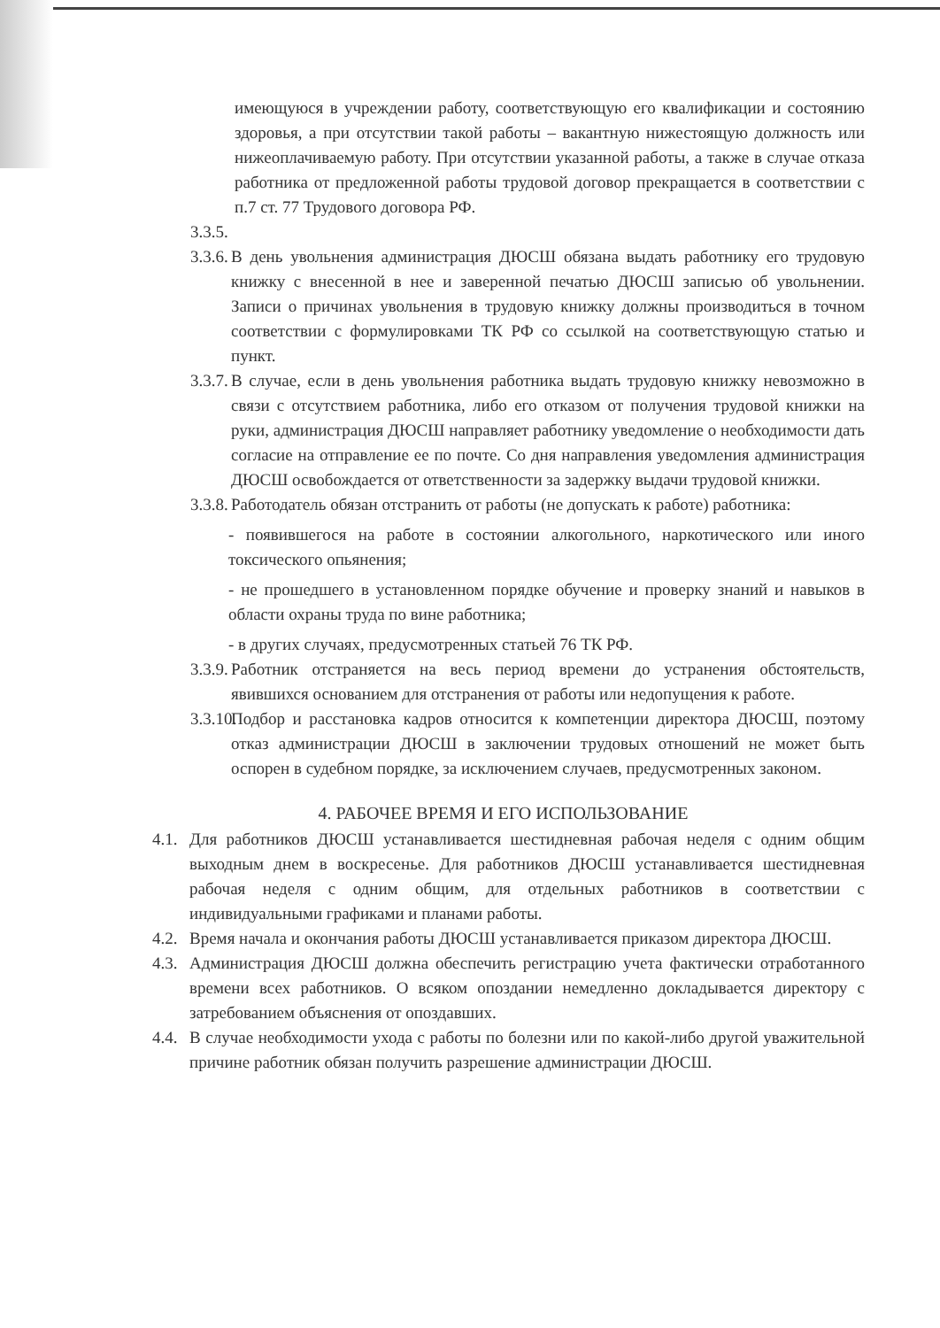имеющуюся в учреждении работу, соответствующую его квалификации и состоянию здоровья, а при отсутствии такой работы – вакантную нижестоящую должность или нижеоплачиваемую работу. При отсутствии указанной работы, а также в случае отказа работника от предложенной работы трудовой договор прекращается в соответствии с п.7 ст. 77 Трудового договора РФ.
3.3.5.
3.3.6.
В день увольнения администрация ДЮСШ обязана выдать работнику его трудовую книжку с внесенной в нее и заверенной печатью ДЮСШ записью об увольнении. Записи о причинах увольнения в трудовую книжку должны производиться в точном соответствии с формулировками ТК РФ со ссылкой на соответствующую статью и пункт.
3.3.7.
В случае, если в день увольнения работника выдать трудовую книжку невозможно в связи с отсутствием работника, либо его отказом от получения трудовой книжки на руки, администрация ДЮСШ направляет работнику уведомление о необходимости дать согласие на отправление ее по почте. Со дня направления уведомления администрация ДЮСШ освобождается от ответственности за задержку выдачи трудовой книжки.
3.3.8.
Работодатель обязан отстранить от работы (не допускать к работе) работника:
- появившегося на работе в состоянии алкогольного, наркотического или иного токсического опьянения;
- не прошедшего в установленном порядке обучение и проверку знаний и навыков в области охраны труда по вине работника;
- в других случаях, предусмотренных статьей 76 ТК РФ.
3.3.9.
Работник отстраняется на весь период времени до устранения обстоятельств, явившихся основанием для отстранения от работы или недопущения к работе.
3.3.10.
Подбор и расстановка кадров относится к компетенции директора ДЮСШ, поэтому отказ администрации ДЮСШ в заключении трудовых отношений не может быть оспорен в судебном порядке, за исключением случаев, предусмотренных законом.
4. РАБОЧЕЕ ВРЕМЯ И ЕГО ИСПОЛЬЗОВАНИЕ
4.1.
Для работников ДЮСШ устанавливается шестидневная рабочая неделя с одним общим выходным днем в воскресенье. Для работников ДЮСШ устанавливается шестидневная рабочая неделя с одним общим, для отдельных работников в соответствии с индивидуальными графиками и планами работы.
4.2.
Время начала и окончания работы ДЮСШ устанавливается приказом директора ДЮСШ.
4.3.
Администрация ДЮСШ должна обеспечить регистрацию учета фактически отработанного времени всех работников. О всяком опоздании немедленно докладывается директору с затребованием объяснения от опоздавших.
4.4.
В случае необходимости ухода с работы по болезни или по какой-либо другой уважительной причине работник обязан получить разрешение администрации ДЮСШ.